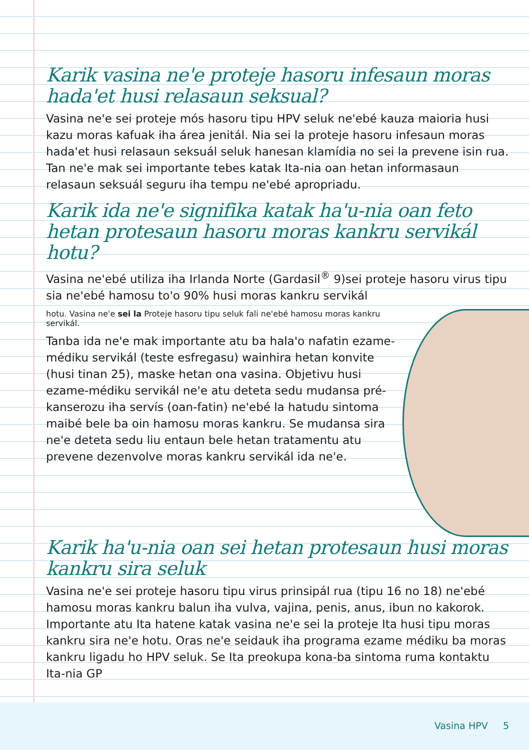Karik vasina ne'e proteje hasoru infesaun moras hada'et husi relasaun seksual?
Vasina ne'e sei proteje mós hasoru tipu HPV seluk ne'ebé kauza maioria husi kazu moras kafuak iha área jenitál. Nia sei la proteje hasoru infesaun moras hada'et husi relasaun seksuál seluk hanesan klamídia no sei la prevene isin rua. Tan ne'e mak sei importante tebes katak Ita-nia oan hetan informasaun relasaun seksuál seguru iha tempu ne'ebé apropriadu.
Karik ida ne'e signifika katak ha'u-nia oan feto hetan protesaun hasoru moras kankru servikál hotu?
Vasina ne'ebé utiliza iha Irlanda Norte (Gardasil<sup>®</sup> 9)sei proteje hasoru virus tipu sia ne'ebé hamosu to'o 90% husi moras kankru servikál
hotu. Vasina ne'e sei la Proteje hasoru tipu seluk fali ne'ebé hamosu moras kankru servikál.
Tanba ida ne'e mak importante atu ba hala'o nafatin ezame-médiku servikál (teste esfregasu) wainhira hetan konvite (husi tinan 25), maske hetan ona vasina. Objetivu husi ezame-médiku servikál ne'e atu deteta sedu mudansa pré-kanserozu iha servís (oan-fatin) ne'ebé la hatudu sintoma maibé bele ba oin hamosu moras kankru. Se mudansa sira ne'e deteta sedu liu entaun bele hetan tratamentu atu prevene dezenvolve moras kankru servikál ida ne'e.
Karik ha'u-nia oan sei hetan protesaun husi moras kankru sira seluk
Vasina ne'e sei proteje hasoru tipu virus prinsipál rua (tipu 16 no 18) ne'ebé hamosu moras kankru balun iha vulva, vajina, penis, anus, ibun no kakorok. Importante atu Ita hatene katak vasina ne'e sei la proteje Ita husi tipu moras kankru sira ne'e hotu. Oras ne'e seidauk iha programa ezame médiku ba moras kankru ligadu ho HPV seluk. Se Ita preokupa kona-ba sintoma ruma kontaktu Ita-nia GP
Vasina HPV 5